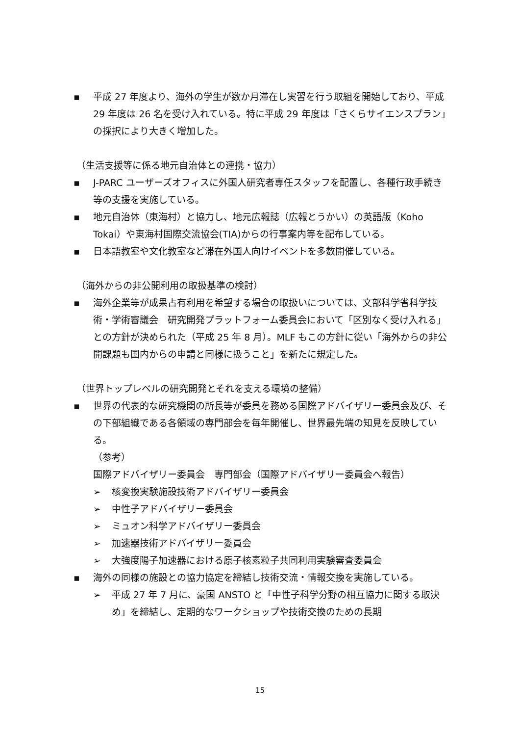▪ 平成 27 年度より、海外の学生が数か月滞在し実習を行う取組を開始しており、平成 29 年度は 26 名を受け入れている。特に平成 29 年度は「さくらサイエンスプラン」の採択により大きく増加した。
（生活支援等に係る地元自治体との連携・協力）
▪ J-PARC ユーザーズオフィスに外国人研究者専任スタッフを配置し、各種行政手続き等の支援を実施している。
▪ 地元自治体（東海村）と協力し、地元広報誌（広報とうかい）の英語版（Koho Tokai）や東海村国際交流協会(TIA)からの行事案内等を配布している。
▪ 日本語教室や文化教室など滞在外国人向けイベントを多数開催している。
（海外からの非公開利用の取扱基準の検討）
▪ 海外企業等が成果占有利用を希望する場合の取扱いについては、文部科学省科学技術・学術審議会　研究開発プラットフォーム委員会において「区別なく受け入れる」との方針が決められた（平成 25 年 8 月）。MLF もこの方針に従い「海外からの非公開課題も国内からの申請と同様に扱うこと」を新たに規定した。
（世界トップレベルの研究開発とそれを支える環境の整備）
▪ 世界の代表的な研究機関の所長等が委員を務める国際アドバイザリー委員会及び、その下部組織である各領域の専門部会を毎年開催し、世界最先端の知見を反映している。
（参考）
国際アドバイザリー委員会　専門部会（国際アドバイザリー委員会へ報告）
➢ 核変換実験施設技術アドバイザリー委員会
➢ 中性子アドバイザリー委員会
➢ ミュオン科学アドバイザリー委員会
➢ 加速器技術アドバイザリー委員会
➢ 大強度陽子加速器における原子核素粒子共同利用実験審査委員会
▪ 海外の同様の施設との協力協定を締結し技術交流・情報交換を実施している。
➢ 平成 27 年 7 月に、豪国 ANSTO と「中性子科学分野の相互協力に関する取決め」を締結し、定期的なワークショップや技術交換のための長期
15